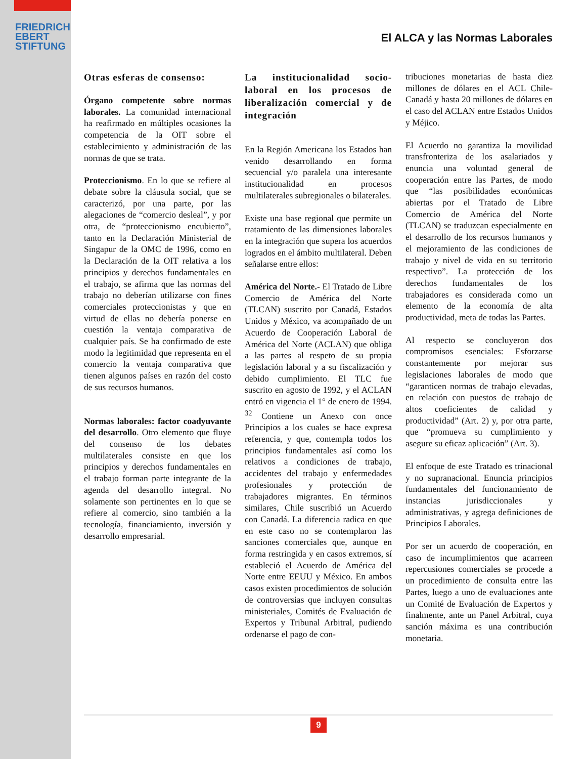FRIEDRICH
EBERT
STIFTUNG
El ALCA y las Normas Laborales
Otras esferas de consenso:
Órgano competente sobre normas laborales. La comunidad internacional ha reafirmado en múltiples ocasiones la competencia de la OIT sobre el establecimiento y administración de las normas de que se trata.
Proteccionismo. En lo que se refiere al debate sobre la cláusula social, que se caracterizó, por una parte, por las alegaciones de “comercio desleal”, y por otra, de “proteccionismo encubierto”, tanto en la Declaración Ministerial de Singapur de la OMC de 1996, como en la Declaración de la OIT relativa a los principios y derechos fundamentales en el trabajo, se afirma que las normas del trabajo no deberían utilizarse con fines comerciales proteccionistas y que en virtud de ellas no debería ponerse en cuestión la ventaja comparativa de cualquier país. Se ha confirmado de este modo la legitimidad que representa en el comercio la ventaja comparativa que tienen algunos países en razón del costo de sus recursos humanos.
Normas laborales: factor coadyuvante del desarrollo. Otro elemento que fluye del consenso de los debates multilaterales consiste en que los principios y derechos fundamentales en el trabajo forman parte integrante de la agenda del desarrollo integral. No solamente son pertinentes en lo que se refiere al comercio, sino también a la tecnología, financiamiento, inversión y desarrollo empresarial.
La institucionalidad socio-laboral en los procesos de liberalización comercial y de integración
En la Región Americana los Estados han venido desarrollando en forma secuencial y/o paralela una interesante institucionalidad en procesos multilaterales subregionales o bilaterales.
Existe una base regional que permite un tratamiento de las dimensiones laborales en la integración que supera los acuerdos logrados en el ámbito multilateral. Deben señalarse entre ellos:
América del Norte.- El Tratado de Libre Comercio de América del Norte (TLCAN) suscrito por Canadá, Estados Unidos y México, va acompañado de un Acuerdo de Cooperación Laboral de América del Norte (ACLAN) que obliga a las partes al respeto de su propia legislación laboral y a su fiscalización y debido cumplimiento. El TLC fue suscrito en agosto de 1992, y el ACLAN entró en vigencia el 1° de enero de 1994. <sup>32</sup> Contiene un Anexo con once Principios a los cuales se hace expresa referencia, y que, contempla todos los principios fundamentales así como los relativos a condiciones de trabajo, accidentes del trabajo y enfermedades profesionales y protección de trabajadores migrantes. En términos similares, Chile suscribió un Acuerdo con Canadá. La diferencia radica en que en este caso no se contemplaron las sanciones comerciales que, aunque en forma restringida y en casos extremos, sí estableció el Acuerdo de América del Norte entre EEUU y México. En ambos casos existen procedimientos de solución de controversias que incluyen consultas ministeriales, Comités de Evaluación de Expertos y Tribunal Arbitral, pudiendo ordenarse el pago de con-
tribuciones monetarias de hasta diez millones de dólares en el ACL Chile-Canadá y hasta 20 millones de dólares en el caso del ACLAN entre Estados Unidos y Méjico.
El Acuerdo no garantiza la movilidad transfronteriza de los asalariados y enuncia una voluntad general de cooperación entre las Partes, de modo que “las posibilidades económicas abiertas por el Tratado de Libre Comercio de América del Norte (TLCAN) se traduzcan especialmente en el desarrollo de los recursos humanos y el mejoramiento de las condiciones de trabajo y nivel de vida en su territorio respectivo”. La protección de los derechos fundamentales de los trabajadores es considerada como un elemento de la economía de alta productividad, meta de todas las Partes.
Al respecto se concluyeron dos compromisos esenciales: Esforzarse constantemente por mejorar sus legislaciones laborales de modo que “garanticen normas de trabajo elevadas, en relación con puestos de trabajo de altos coeficientes de calidad y productividad” (Art. 2) y, por otra parte, que “promueva su cumplimiento y asegure su eficaz aplicación” (Art. 3).
El enfoque de este Tratado es trinacional y no supranacional. Enuncia principios fundamentales del funcionamiento de instancias jurisdiccionales y administrativas, y agrega definiciones de Principios Laborales.
Por ser un acuerdo de cooperación, en caso de incumplimientos que acarreen repercusiones comerciales se procede a un procedimiento de consulta entre las Partes, luego a uno de evaluaciones ante un Comité de Evaluación de Expertos y finalmente, ante un Panel Arbitral, cuya sanción máxima es una contribución monetaria.
9